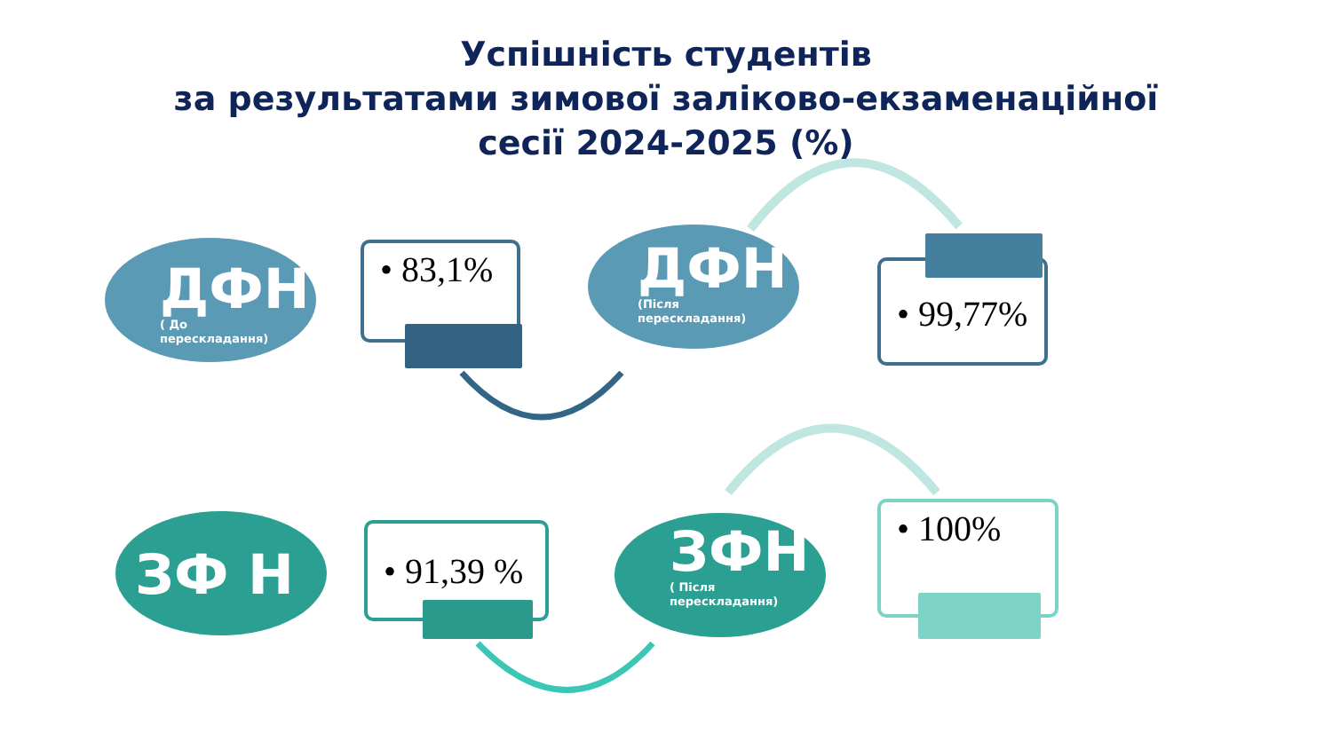Успішність студентів
за результатами зимової заліково-екзаменаційної
сесії 2024-2025 (%)
ДФН
( До
перескладання)
• 83,1%
ДФН
(Після
перескладання)
• 99,77%
ЗФ Н
• 91,39 %
ЗФН
( Після
перескладання)
• 100%